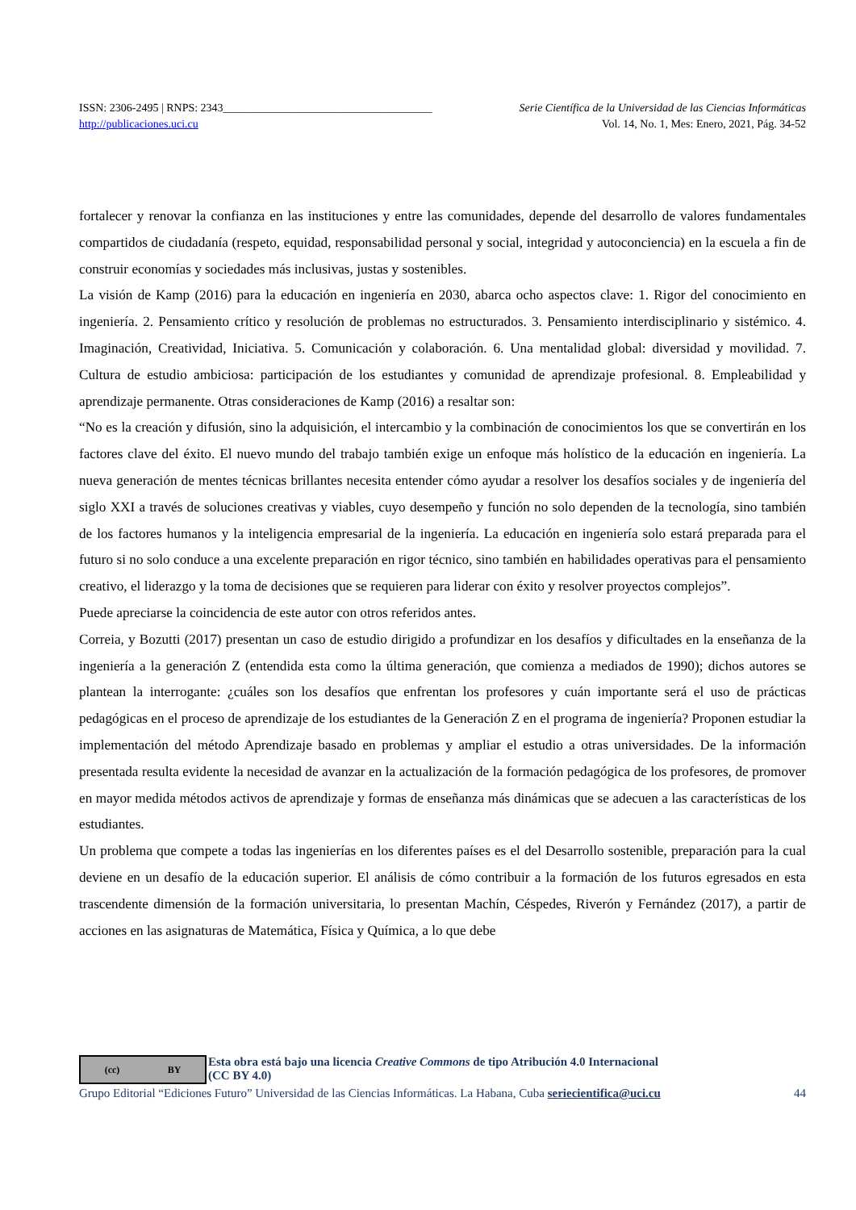ISSN: 2306-2495 | RNPS: 2343_____________________________________ Serie Científica de la Universidad de las Ciencias Informáticas
http://publicaciones.uci.cu Vol. 14, No. 1, Mes: Enero, 2021, Pág. 34-52
fortalecer y renovar la confianza en las instituciones y entre las comunidades, depende del desarrollo de valores fundamentales compartidos de ciudadanía (respeto, equidad, responsabilidad personal y social, integridad y autoconciencia) en la escuela a fin de construir economías y sociedades más inclusivas, justas y sostenibles.
La visión de Kamp (2016) para la educación en ingeniería en 2030, abarca ocho aspectos clave: 1. Rigor del conocimiento en ingeniería. 2. Pensamiento crítico y resolución de problemas no estructurados. 3. Pensamiento interdisciplinario y sistémico. 4. Imaginación, Creatividad, Iniciativa. 5. Comunicación y colaboración. 6. Una mentalidad global: diversidad y movilidad. 7. Cultura de estudio ambiciosa: participación de los estudiantes y comunidad de aprendizaje profesional. 8. Empleabilidad y aprendizaje permanente. Otras consideraciones de Kamp (2016) a resaltar son:
“No es la creación y difusión, sino la adquisición, el intercambio y la combinación de conocimientos los que se convertirán en los factores clave del éxito. El nuevo mundo del trabajo también exige un enfoque más holístico de la educación en ingeniería. La nueva generación de mentes técnicas brillantes necesita entender cómo ayudar a resolver los desafíos sociales y de ingeniería del siglo XXI a través de soluciones creativas y viables, cuyo desempeño y función no solo dependen de la tecnología, sino también de los factores humanos y la inteligencia empresarial de la ingeniería. La educación en ingeniería solo estará preparada para el futuro si no solo conduce a una excelente preparación en rigor técnico, sino también en habilidades operativas para el pensamiento creativo, el liderazgo y la toma de decisiones que se requieren para liderar con éxito y resolver proyectos complejos”.
Puede apreciarse la coincidencia de este autor con otros referidos antes.
Correia, y Bozutti (2017) presentan un caso de estudio dirigido a profundizar en los desafíos y dificultades en la enseñanza de la ingeniería a la generación Z (entendida esta como la última generación, que comienza a mediados de 1990); dichos autores se plantean la interrogante: ¿cuáles son los desafíos que enfrentan los profesores y cuán importante será el uso de prácticas pedagógicas en el proceso de aprendizaje de los estudiantes de la Generación Z en el programa de ingeniería? Proponen estudiar la implementación del método Aprendizaje basado en problemas y ampliar el estudio a otras universidades. De la información presentada resulta evidente la necesidad de avanzar en la actualización de la formación pedagógica de los profesores, de promover en mayor medida métodos activos de aprendizaje y formas de enseñanza más dinámicas que se adecuen a las características de los estudiantes.
Un problema que compete a todas las ingenierías en los diferentes países es el del Desarrollo sostenible, preparación para la cual deviene en un desafío de la educación superior. El análisis de cómo contribuir a la formación de los futuros egresados en esta trascendente dimensión de la formación universitaria, lo presentan Machín, Céspedes, Riverón y Fernández (2017), a partir de acciones en las asignaturas de Matemática, Física y Química, a lo que debe
(cc) BY
Esta obra está bajo una licencia Creative Commons de tipo Atribución 4.0 Internacional
(CC BY 4.0)
Grupo Editorial “Ediciones Futuro” Universidad de las Ciencias Informáticas. La Habana, Cuba seriecientifica@uci.cu 44